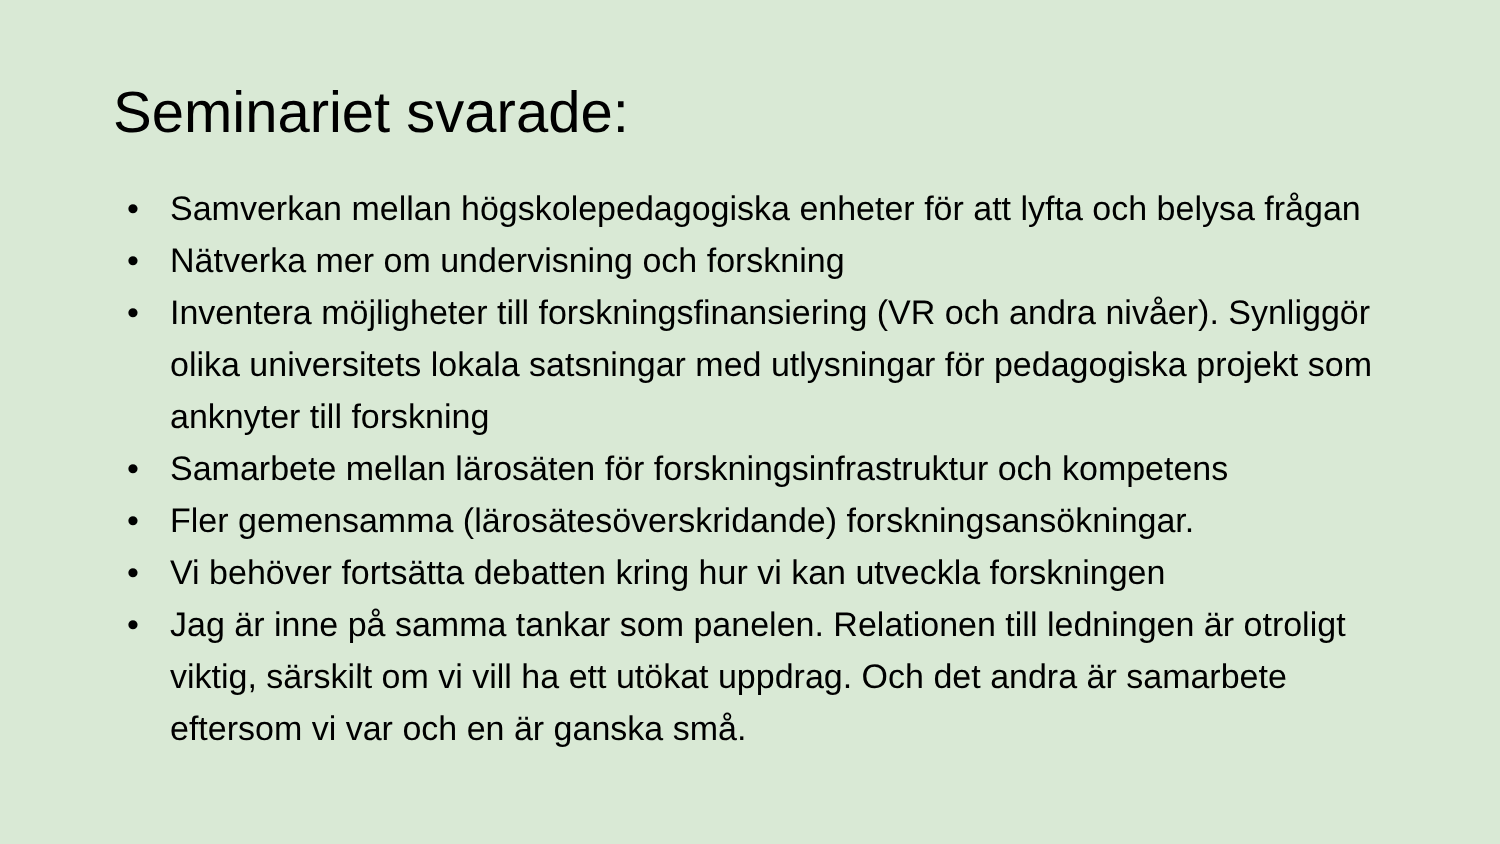Seminariet svarade:
• Samverkan mellan högskolepedagogiska enheter för att lyfta och belysa frågan
• Nätverka mer om undervisning och forskning
• Inventera möjligheter till forskningsfinansiering (VR och andra nivåer). Synliggör olika universitets lokala satsningar med utlysningar för pedagogiska projekt som anknyter till forskning
• Samarbete mellan lärosäten för forskningsinfrastruktur och kompetens
• Fler gemensamma (lärosätesöverskridande) forskningsansökningar.
• Vi behöver fortsätta debatten kring hur vi kan utveckla forskningen
• Jag är inne på samma tankar som panelen. Relationen till ledningen är otroligt viktig, särskilt om vi vill ha ett utökat uppdrag. Och det andra är samarbete eftersom vi var och en är ganska små.